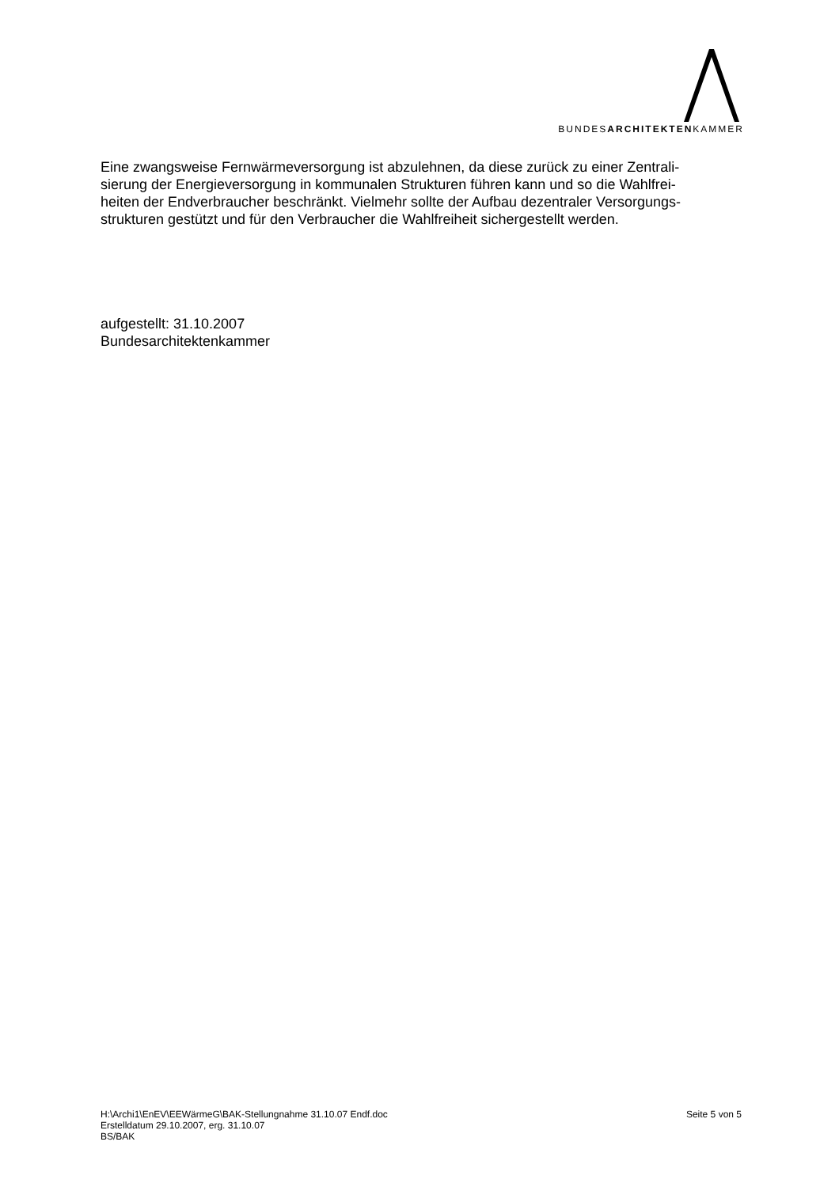BUNDESARCHITEKTENKAMMER
Eine zwangsweise Fernwärmeversorgung ist abzulehnen, da diese zurück zu einer Zentrali-
sierung der Energieversorgung in kommunalen Strukturen führen kann und so die Wahlfrei-
heiten der Endverbraucher beschränkt. Vielmehr sollte der Aufbau dezentraler Versorgungs-
strukturen gestützt und für den Verbraucher die Wahlfreiheit sichergestellt werden.
aufgestellt: 31.10.2007
Bundesarchitektenkammer
H:\Archi1\EnEV\EEWärmeG\BAK-Stellungnahme 31.10.07 Endf.doc Seite 5 von 5
Erstelldatum 29.10.2007, erg. 31.10.07
BS/BAK